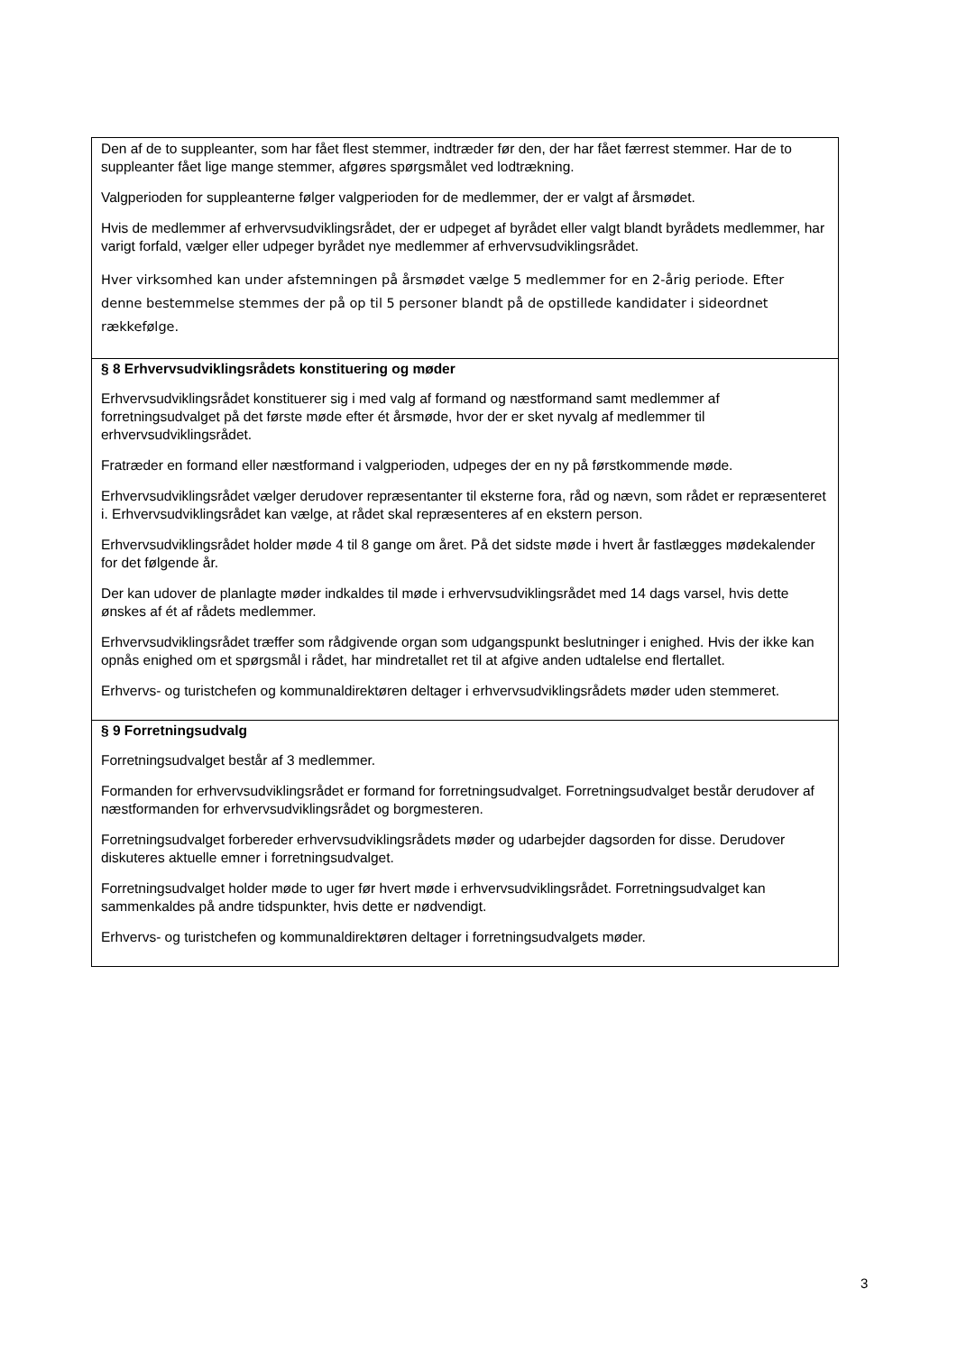Den af de to suppleanter, som har fået flest stemmer, indtræder før den, der har fået færrest stemmer. Har de to suppleanter fået lige mange stemmer, afgøres spørgsmålet ved lodtrækning.
Valgperioden for suppleanterne følger valgperioden for de medlemmer, der er valgt af årsmødet.
Hvis de medlemmer af erhvervsudviklingsrådet, der er udpeget af byrådet eller valgt blandt byrådets medlemmer, har varigt forfald, vælger eller udpeger byrådet nye medlemmer af erhvervsudviklingsrådet.
Hver virksomhed kan under afstemningen på årsmødet vælge 5 medlemmer for en 2-årig periode. Efter denne bestemmelse stemmes der på op til 5 personer blandt på de opstillede kandidater i sideordnet rækkefølge.
§ 8 Erhvervsudviklingsrådets konstituering og møder
Erhvervsudviklingsrådet konstituerer sig i med valg af formand og næstformand samt medlemmer af forretningsudvalget på det første møde efter ét årsmøde, hvor der er sket nyvalg af medlemmer til erhvervsudviklingsrådet.
Fratræder en formand eller næstformand i valgperioden, udpeges der en ny på førstkommende møde.
Erhvervsudviklingsrådet vælger derudover repræsentanter til eksterne fora, råd og nævn, som rådet er repræsenteret i. Erhvervsudviklingsrådet kan vælge, at rådet skal repræsenteres af en ekstern person.
Erhvervsudviklingsrådet holder møde 4 til 8 gange om året. På det sidste møde i hvert år fastlægges mødekalender for det følgende år.
Der kan udover de planlagte møder indkaldes til møde i erhvervsudviklingsrådet med 14 dags varsel, hvis dette ønskes af ét af rådets medlemmer.
Erhvervsudviklingsrådet træffer som rådgivende organ som udgangspunkt beslutninger i enighed. Hvis der ikke kan opnås enighed om et spørgsmål i rådet, har mindretallet ret til at afgive anden udtalelse end flertallet.
Erhvervs- og turistchefen og kommunaldirektøren deltager i erhvervsudviklingsrådets møder uden stemmeret.
§ 9 Forretningsudvalg
Forretningsudvalget består af 3 medlemmer.
Formanden for erhvervsudviklingsrådet er formand for forretningsudvalget. Forretningsudvalget består derudover af næstformanden for erhvervsudviklingsrådet og borgmesteren.
Forretningsudvalget forbereder erhvervsudviklingsrådets møder og udarbejder dagsorden for disse. Derudover diskuteres aktuelle emner i forretningsudvalget.
Forretningsudvalget holder møde to uger før hvert møde i erhvervsudviklingsrådet. Forretningsudvalget kan sammenkaldes på andre tidspunkter, hvis dette er nødvendigt.
Erhvervs- og turistchefen og kommunaldirektøren deltager i forretningsudvalgets møder.
3